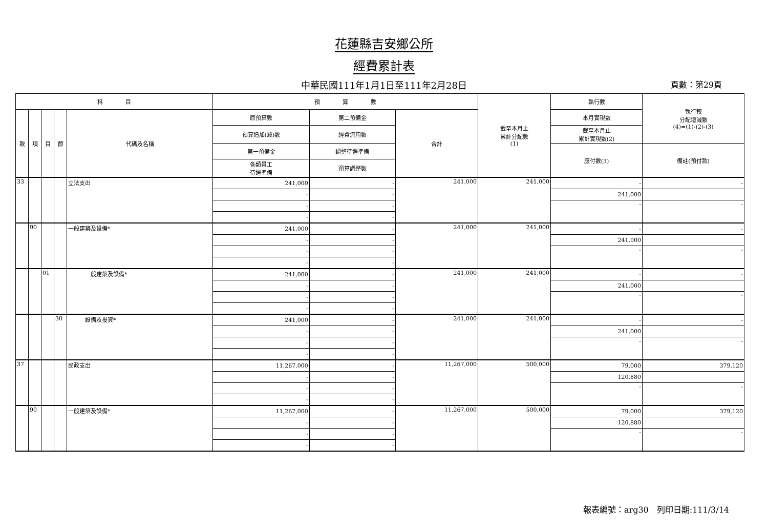花蓮縣吉安鄉公所
經費累計表
中華民國111年1月1日至111年2月28日
頁數：第29頁
| 科 目 | | | | | 預 算 數 | | | 截至本月止 累計分配數 (1) | 執行數 | 執行較 分配增減數 (4)=(1)-(2)-(3) |
| --- | --- | --- | --- | --- | --- | --- | --- | --- | --- | --- |
| 款 | 項 | 目 | 節 | 代碼及名稱 | 原預算數 | 第二預備金 | 合計 | | 本月實現數 | |
| | | | | | 預算追加(減)數 | 經費流用數 | | | 截至本月止 累計實現數(2) | |
| | | | | | 第一預備金 | 調整待遇準備 | | | 應付數(3) | 備註(預付款) |
| | | | | | 各類員工 待遇準備 | 預算調整數 | | | | |
| 33 | | | | 立法支出 | 241,000 | - | 241,000 | 241,000 | - | - |
| | | | | | - | - | | | 241,000 | |
| | | | | | - | - | | | - | - |
| | | | | | - | - | | | | |
| | 90 | | | 一般建築及設備* | 241,000 | - | 241,000 | 241,000 | - | - |
| | | | | | - | - | | | 241,000 | |
| | | | | | - | - | | | - | - |
| | | | | | - | - | | | | |
| | | 01 | | 一般建築及設備* | 241,000 | - | 241,000 | 241,000 | - | - |
| | | | | | - | - | | | 241,000 | |
| | | | | | - | - | | | - | - |
| | | | | | - | - | | | | |
| | | | 30 | 設備及投資* | 241,000 | - | 241,000 | 241,000 | - | - |
| | | | | | - | - | | | 241,000 | |
| | | | | | - | - | | | - | - |
| | | | | | - | - | | | | |
| 37 | | | | 民政支出 | 11,267,000 | - | 11,267,000 | 500,000 | 79,000 | 379,120 |
| | | | | | - | - | | | 120,880 | |
| | | | | | - | - | | | - | - |
| | | | | | - | - | | | | |
| | 90 | | | 一般建築及設備* | 11,267,000 | - | 11,267,000 | 500,000 | 79,000 | 379,120 |
| | | | | | - | - | | | 120,880 | |
| | | | | | - | - | | | - | - |
| | | | | | - | - | | | | |
報表編號：arg30　列印日期:111/3/14